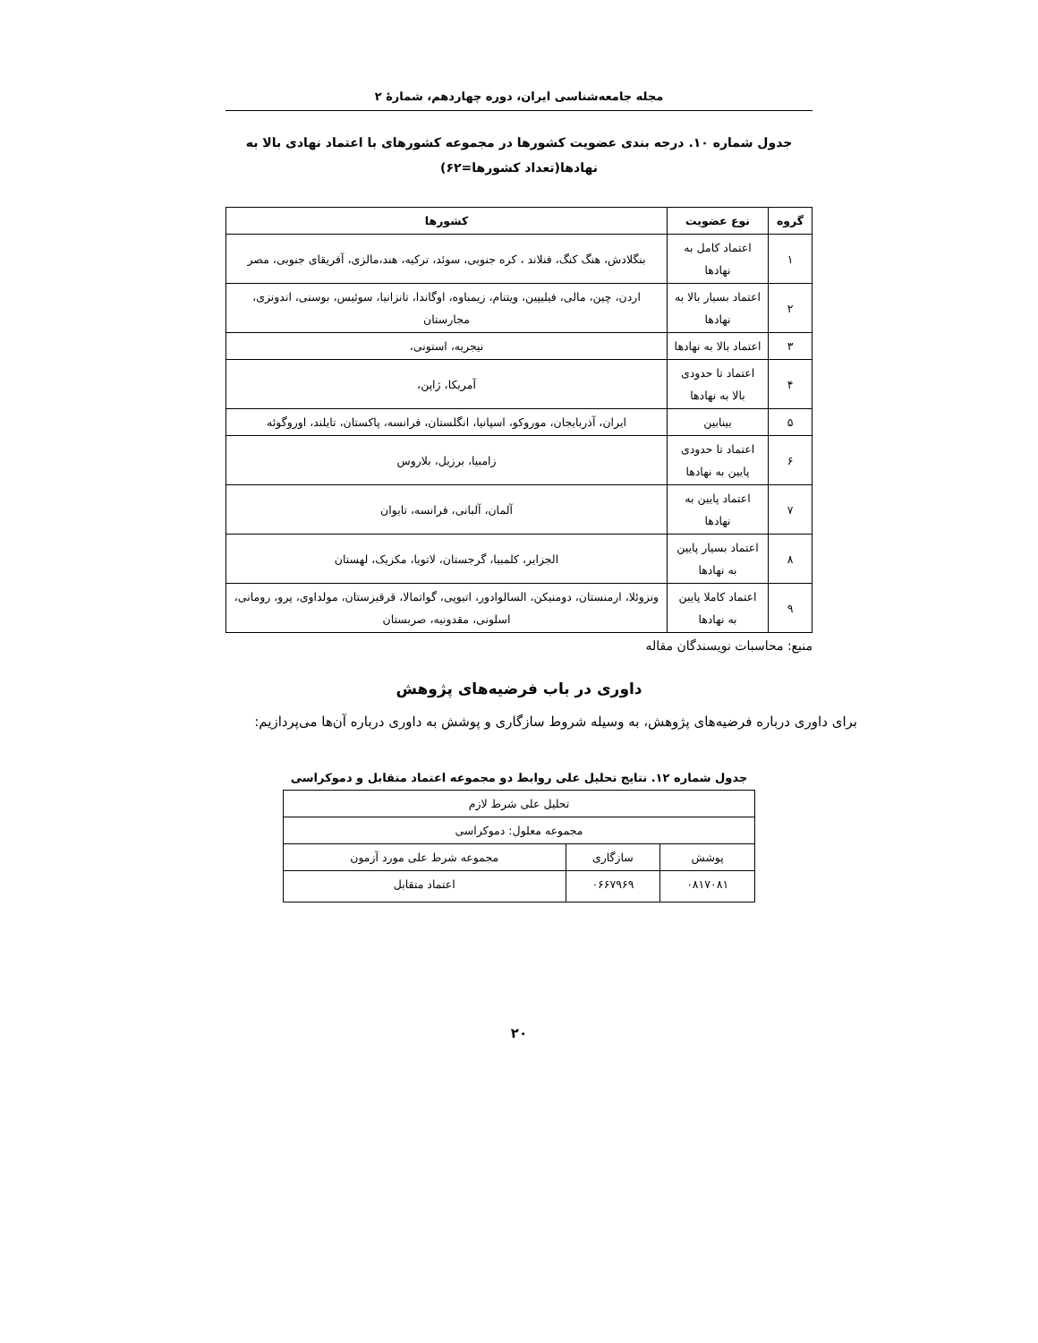مجله جامعه‌شناسی ایران، دوره چهاردهم، شمارهٔ ۲
جدول شماره ۱۰. درجه بندی عضویت کشورها در مجموعه کشورهای با اعتماد نهادی بالا به نهادها(تعداد کشورها=۶۲)
| گروه | نوع عضویت | کشورها |
| --- | --- | --- |
| ۱ | اعتماد کامل به نهادها | بنگلادش، هنگ کنگ، فنلاند ، کره جنوبی، سوئد، ترکیه، هند،مالزی، آفریقای جنوبی، مصر |
| ۲ | اعتماد بسیار بالا به نهادها | اردن، چین، مالی، فیلیپین، ویتنام، زیمباوه، اوگاندا، تانزانیا، سوئیس، بوسنی، اندونزی، مجارستان |
| ۳ | اعتماد بالا به نهادها | نیجریه، استونی، |
| ۴ | اعتماد تا حدودی بالا به نهادها | آمریکا، ژاپن، |
| ۵ | بینابین | ایران، آذربایجان، موروکو، اسپانیا، انگلستان، فرانسه، پاکستان، تایلند، اوروگوئه |
| ۶ | اعتماد تا حدودی پایین به نهادها | زامبیا، برزیل، بلاروس |
| ۷ | اعتماد پایین به نهادها | آلمان، آلبانی، فرانسه، تایوان |
| ۸ | اعتماد بسیار پایین به نهادها | الجزایر، کلمبیا، گرجستان، لاتویا، مکزیک، لهستان |
| ۹ | اعتماد کاملا پایین به نهادها | ونزوئلا، ارمنستان، دومنیکن، السالوادور، اتیوپی، گواتمالا، قرقیزستان، مولداوی، پرو، رومانی، اسلونی، مقدونیه، صربستان |
منبع: محاسبات نویسندگان مقاله
داوری در باب فرضیه‌های پژوهش
برای داوری درباره فرضیه‌های پژوهش، به وسیله شروط سازگاری و پوشش به داوری درباره آن‌ها می‌پردازیم:
جدول شماره ۱۲. نتایج تحلیل علی روابط دو مجموعه اعتماد متقابل و دموکراسی
| تحلیل علی شرط لازم | | |
| مجموعه معلول: دموکراسی | | |
| پوشش | سازگاری | مجموعه شرط علی مورد آزمون |
| ۰۸۱۷۰۸۱ | ۰۶۶۷۹۶۹ | اعتماد متقابل |
۲۰